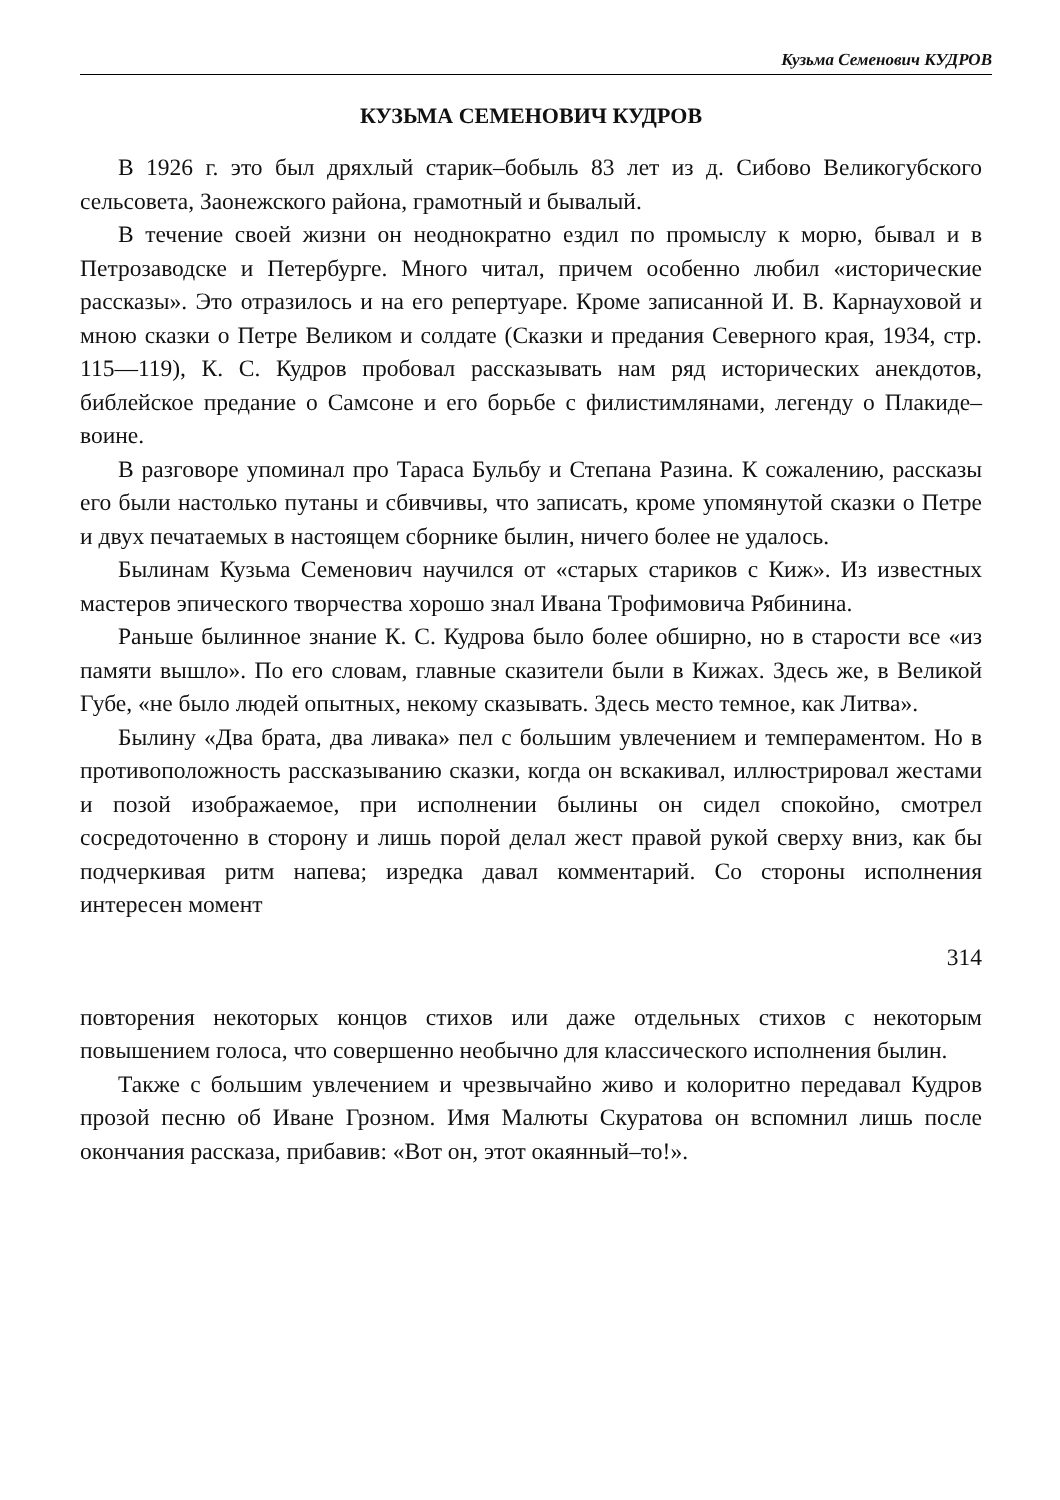Кузьма Семенович КУДРОВ
КУЗЬМА СЕМЕНОВИЧ КУДРОВ
В 1926 г. это был дряхлый старик–бобыль 83 лет из д. Сибово Великогубского сельсовета, Заонежского района, грамотный и бывалый.
В течение своей жизни он неоднократно ездил по промыслу к морю, бывал и в Петрозаводске и Петербурге. Много читал, причем особенно любил «исторические рассказы». Это отразилось и на его репертуаре. Кроме записанной И. В. Карнауховой и мною сказки о Петре Великом и солдате (Сказки и предания Северного края, 1934, стр. 115—119), К. С. Кудров пробовал рассказывать нам ряд исторических анекдотов, библейское предание о Самсоне и его борьбе с филистимлянами, легенду о Плакиде–воине.
В разговоре упоминал про Тараса Бульбу и Степана Разина. К сожалению, рассказы его были настолько путаны и сбивчивы, что записать, кроме упомянутой сказки о Петре и двух печатаемых в настоящем сборнике былин, ничего более не удалось.
Былинам Кузьма Семенович научился от «старых стариков с Киж». Из известных мастеров эпического творчества хорошо знал Ивана Трофимовича Рябинина.
Раньше былинное знание К. С. Кудрова было более обширно, но в старости все «из памяти вышло». По его словам, главные сказители были в Кижах. Здесь же, в Великой Губе, «не было людей опытных, некому сказывать. Здесь место темное, как Литва».
Былину «Два брата, два ливака» пел с большим увлечением и темпераментом. Но в противоположность рассказыванию сказки, когда он вскакивал, иллюстрировал жестами и позой изображаемое, при исполнении былины он сидел спокойно, смотрел сосредоточенно в сторону и лишь порой делал жест правой рукой сверху вниз, как бы подчеркивая ритм напева; изредка давал комментарий. Со стороны исполнения интересен момент
314
повторения некоторых концов стихов или даже отдельных стихов с некоторым повышением голоса, что совершенно необычно для классического исполнения былин.
Также с большим увлечением и чрезвычайно живо и колоритно передавал Кудров прозой песню об Иване Грозном. Имя Малюты Скуратова он вспомнил лишь после окончания рассказа, прибавив: «Вот он, этот окаянный–то!».